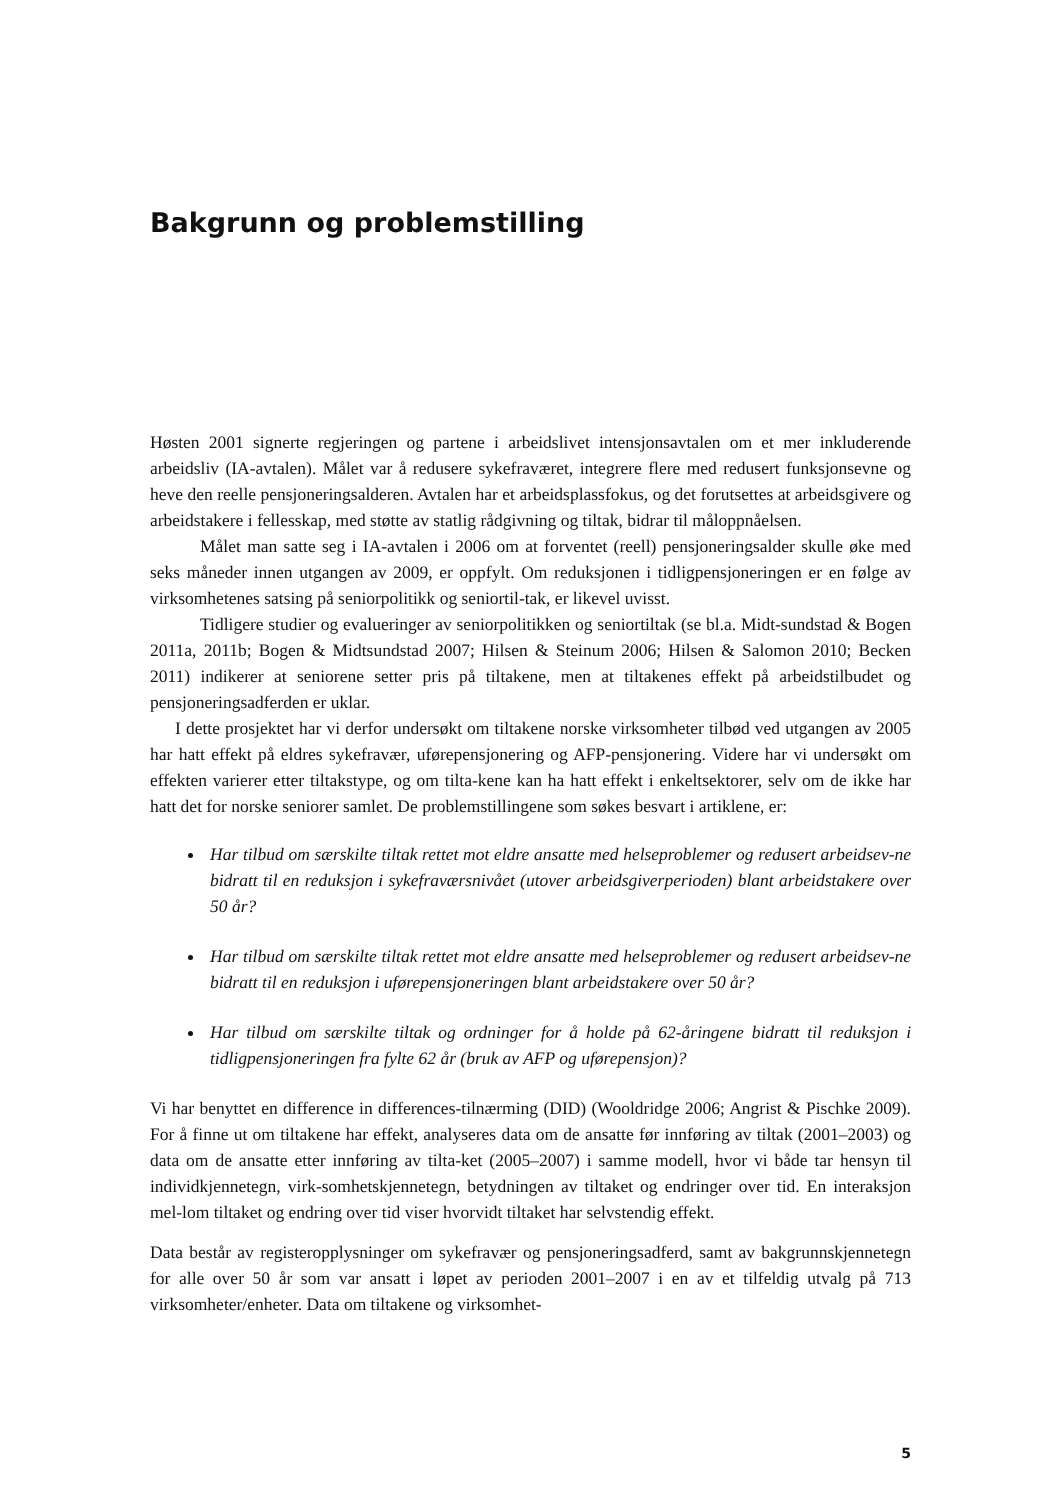Bakgrunn og problemstilling
Høsten 2001 signerte regjeringen og partene i arbeidslivet intensjonsavtalen om et mer inkluderende arbeidsliv (IA-avtalen). Målet var å redusere sykefraværet, integrere flere med redusert funksjonsevne og heve den reelle pensjoneringsalderen. Avtalen har et arbeidsplassfokus, og det forutsettes at arbeidsgivere og arbeidstakere i fellesskap, med støtte av statlig rådgivning og tiltak, bidrar til måloppnåelsen.
Målet man satte seg i IA-avtalen i 2006 om at forventet (reell) pensjoneringsalder skulle øke med seks måneder innen utgangen av 2009, er oppfylt. Om reduksjonen i tidligpensjoneringen er en følge av virksomhetenes satsing på seniorpolitikk og seniortil-tak, er likevel uvisst.
Tidligere studier og evalueringer av seniorpolitikken og seniortiltak (se bl.a. Midt-sundstad & Bogen 2011a, 2011b; Bogen & Midtsundstad 2007; Hilsen & Steinum 2006; Hilsen & Salomon 2010; Becken 2011) indikerer at seniorene setter pris på tiltakene, men at tiltakenes effekt på arbeidstilbudet og pensjoneringsadferden er uklar.
I dette prosjektet har vi derfor undersøkt om tiltakene norske virksomheter tilbød ved utgangen av 2005 har hatt effekt på eldres sykefravær, uførepensjonering og AFP-pensjonering. Videre har vi undersøkt om effekten varierer etter tiltakstype, og om tilta-kene kan ha hatt effekt i enkeltsektorer, selv om de ikke har hatt det for norske seniorer samlet. De problemstillingene som søkes besvart i artiklene, er:
Har tilbud om særskilte tiltak rettet mot eldre ansatte med helseproblemer og redusert arbeidsev-ne bidratt til en reduksjon i sykefraværsnivået (utover arbeidsgiverperioden) blant arbeidstakere over 50 år?
Har tilbud om særskilte tiltak rettet mot eldre ansatte med helseproblemer og redusert arbeidsev-ne bidratt til en reduksjon i uførepensjoneringen blant arbeidstakere over 50 år?
Har tilbud om særskilte tiltak og ordninger for å holde på 62-åringene bidratt til reduksjon i tidligpensjoneringen fra fylte 62 år (bruk av AFP og uførepensjon)?
Vi har benyttet en difference in differences-tilnærming (DID) (Wooldridge 2006; Angrist & Pischke 2009). For å finne ut om tiltakene har effekt, analyseres data om de ansatte før innføring av tiltak (2001–2003) og data om de ansatte etter innføring av tilta-ket (2005–2007) i samme modell, hvor vi både tar hensyn til individkjennetegn, virk-somhetskjennetegn, betydningen av tiltaket og endringer over tid. En interaksjon mel-lom tiltaket og endring over tid viser hvorvidt tiltaket har selvstendig effekt.
Data består av registeropplysninger om sykefravær og pensjoneringsadferd, samt av bakgrunnskjennetegn for alle over 50 år som var ansatt i løpet av perioden 2001–2007 i en av et tilfeldig utvalg på 713 virksomheter/enheter. Data om tiltakene og virksomhet-
5